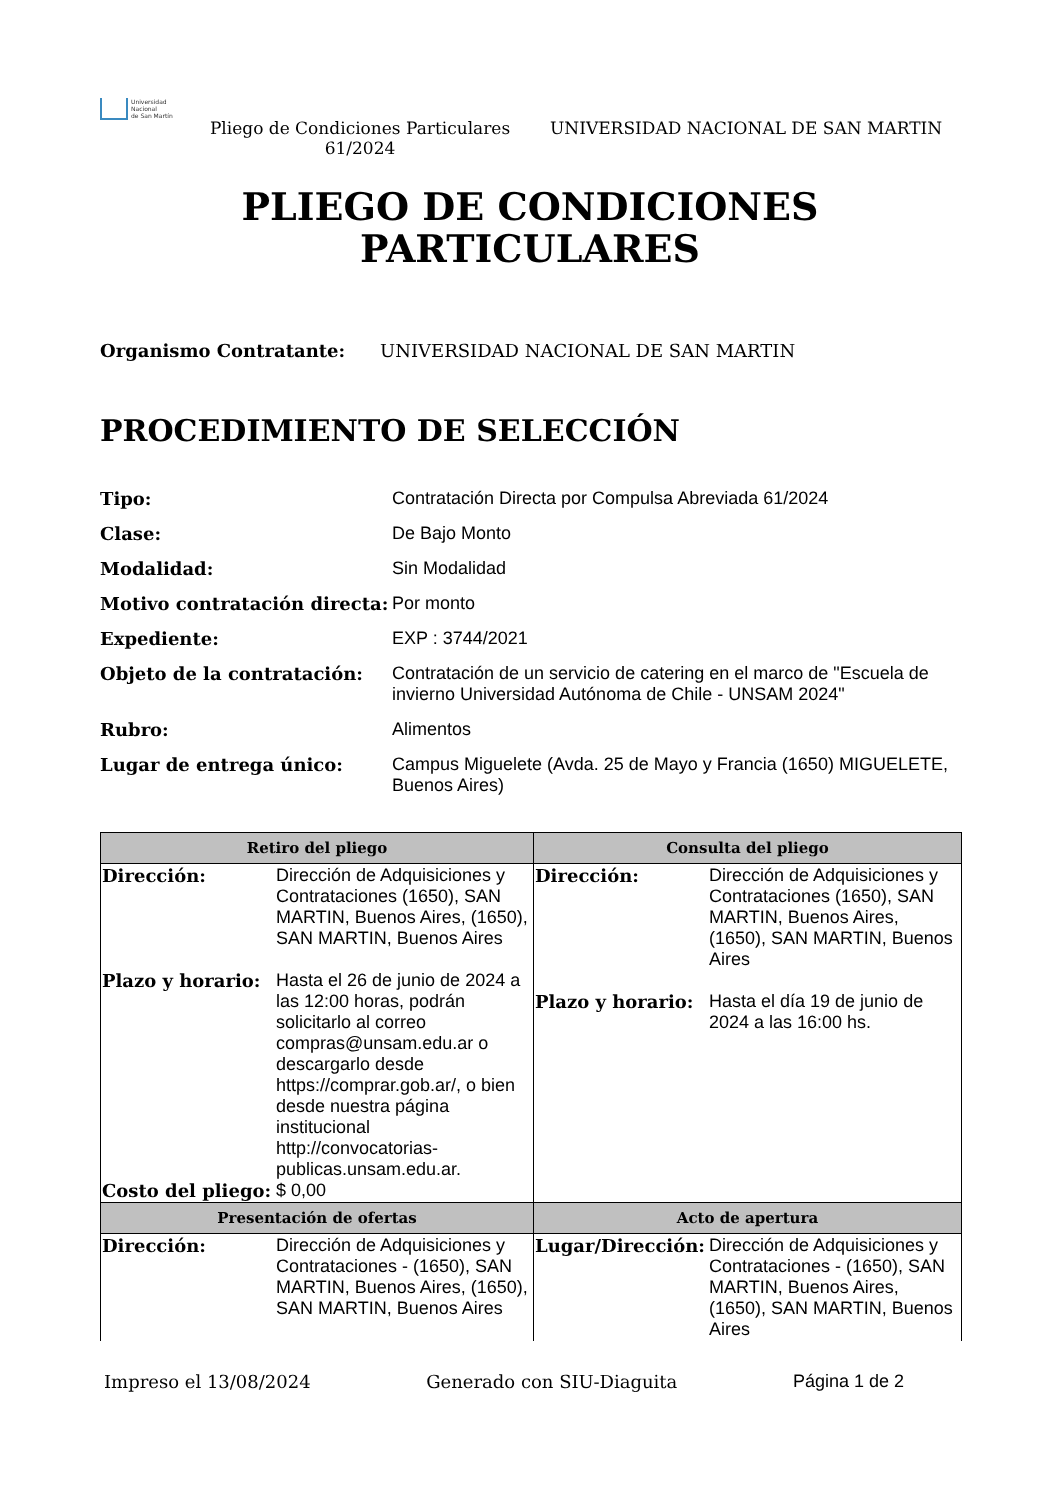Universidad
Nacional
de San Martín
Pliego de Condiciones Particulares 61/2024
UNIVERSIDAD NACIONAL DE SAN MARTIN
PLIEGO DE CONDICIONES
PARTICULARES
Organismo Contratante: UNIVERSIDAD NACIONAL DE SAN MARTIN
PROCEDIMIENTO DE SELECCIÓN
Tipo: Contratación Directa por Compulsa Abreviada 61/2024 Clase: De Bajo Monto Modalidad: Sin Modalidad Motivo contratación directa: Por monto Expediente: EXP : 3744/2021 Objeto de la contratación: Contratación de un servicio de catering en el marco de "Escuela de invierno Universidad Autónoma de Chile - UNSAM 2024" Rubro: Alimentos Lugar de entrega único: Campus Miguelete (Avda. 25 de Mayo y Francia (1650) MIGUELETE, Buenos Aires)
| Retiro del pliego | Consulta del pliego |
| --- | --- |
| Dirección: Dirección de Adquisiciones y Contrataciones (1650), SAN MARTIN, Buenos Aires, (1650), SAN MARTIN, Buenos Aires Plazo y horario: Hasta el 26 de junio de 2024 a las 12:00 horas, podrán solicitarlo al correo compras@unsam.edu.ar o descargarlo desde https://comprar.gob.ar/, o bien desde nuestra página institucional http://convocatorias-publicas.unsam.edu.ar. Costo del pliego: $ 0,00 | Dirección: Dirección de Adquisiciones y Contrataciones (1650), SAN MARTIN, Buenos Aires, (1650), SAN MARTIN, Buenos Aires Plazo y horario: Hasta el día 19 de junio de 2024 a las 16:00 hs. |
| Presentación de ofertas | Acto de apertura |
| Dirección: Dirección de Adquisiciones y Contrataciones - (1650), SAN MARTIN, Buenos Aires, (1650), SAN MARTIN, Buenos Aires | Lugar/Dirección: Dirección de Adquisiciones y Contrataciones - (1650), SAN MARTIN, Buenos Aires, (1650), SAN MARTIN, Buenos Aires |
Impreso el 13/08/2024 Generado con SIU-Diaguita Página 1 de 2